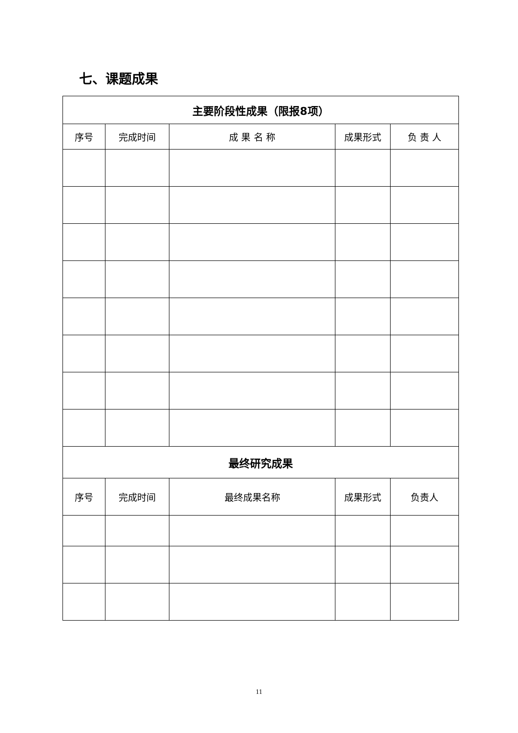七、课题成果
| 主要阶段性成果（限报8项） | | | | |
| --- | --- | --- | --- | --- |
| 序号 | 完成时间 | 成 果 名 称 | 成果形式 | 负 责 人 |
| 最终研究成果 | | | | |
| 序号 | 完成时间 | 最终成果名称 | 成果形式 | 负责人 |
11